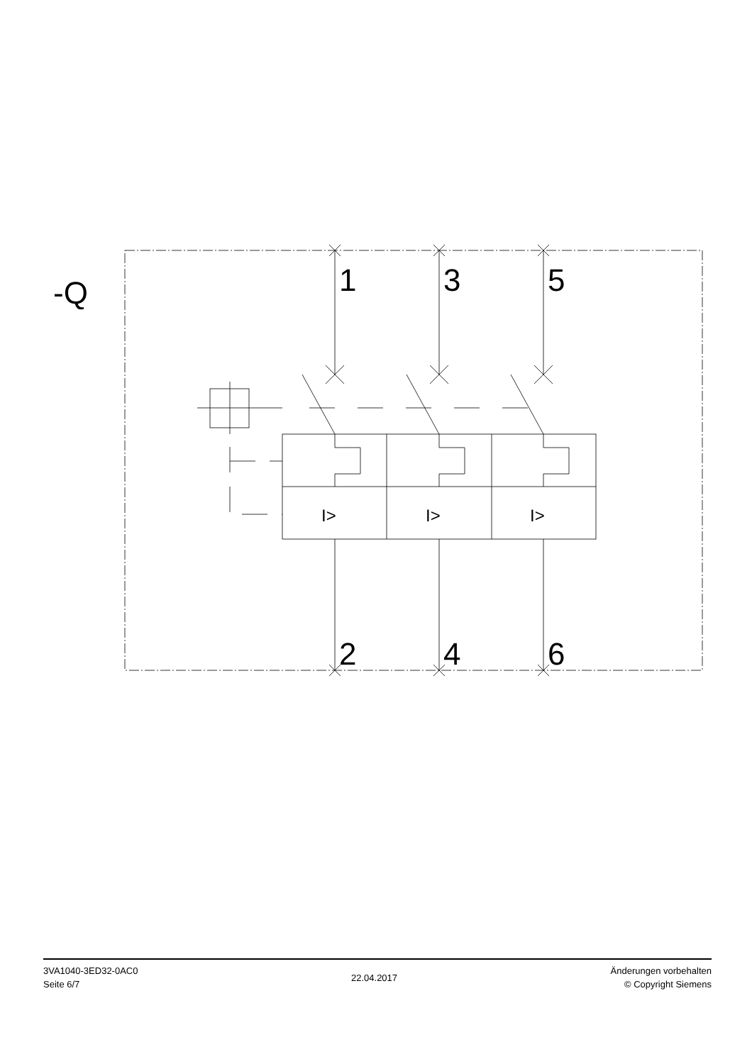-Q
1
3
5
2
4
6
I>
I>
I>
3VA1040-3ED32-0AC0
Seite 6/7
22.04.2017
Änderungen vorbehalten
© Copyright Siemens